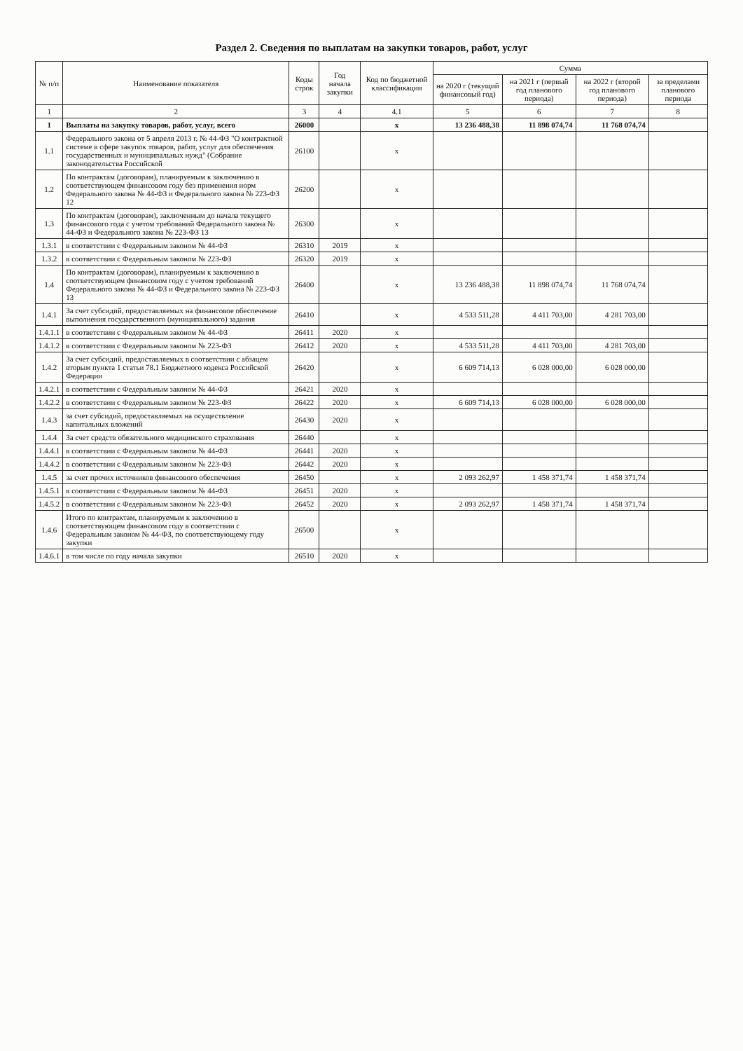Раздел 2. Сведения по выплатам на закупки товаров, работ, услуг
| № п/п | Наименование показателя | Коды строк | Год начала закупки | Код по бюджетной классификации | Сумма | | | |
| --- | --- | --- | --- | --- | --- | --- | --- | --- |
| | | | | | на 2020 г (текущий финансовый год) | на 2021 г (первый год планового периода) | на 2022 г (второй год планового периода) | за пределами планового периода |
| 1 | 2 | 3 | 4 | 4.1 | 5 | 6 | 7 | 8 |
| 1 | Выплаты на закупку товаров, работ, услуг, всего | 26000 | | x | 13 236 488,38 | 11 898 074,74 | 11 768 074,74 | |
| 1.1 | Федерального закона от 5 апреля 2013 г. № 44-ФЗ "О контрактной системе в сфере закупок товаров, работ, услуг для обеспечения государственных и муниципальных нужд" (Собрание законодательства Российской | 26100 | | x | | | | |
| 1.2 | По контрактам (договорам), планируемым к заключению в соответствующем финансовом году без применения норм Федерального закона № 44-ФЗ и Федерального закона № 223-ФЗ 12 | 26200 | | x | | | | |
| 1.3 | По контрактам (договорам), заключенным до начала текущего финансового года с учетом требований Федерального закона № 44-ФЗ и Федерального закона № 223-ФЗ 13 | 26300 | | x | | | | |
| 1.3.1 | в соответствии с Федеральным законом № 44-ФЗ | 26310 | 2019 | x | | | | |
| 1.3.2 | в соответствии с Федеральным законом № 223-ФЗ | 26320 | 2019 | x | | | | |
| 1.4 | По контрактам (договорам), планируемым к заключению в соответствующем финансовом году с учетом требований Федерального закона № 44-ФЗ и Федерального закона № 223-ФЗ 13 | 26400 | | x | 13 236 488,38 | 11 898 074,74 | 11 768 074,74 | |
| 1.4.1 | За счет субсидий, предоставляемых на финансовое обеспечение выполнения государственного (муниципального) задания | 26410 | | x | 4 533 511,28 | 4 411 703,00 | 4 281 703,00 | |
| 1.4.1.1 | в соответствии с Федеральным законом № 44-ФЗ | 26411 | 2020 | x | | | | |
| 1.4.1.2 | в соответствии с Федеральным законом № 223-ФЗ | 26412 | 2020 | x | 4 533 511,28 | 4 411 703,00 | 4 281 703,00 | |
| 1.4.2 | За счет субсидий, предоставляемых в соответствии с абзацем вторым пункта 1 статьи 78.1 Бюджетного кодекса Российской Федерации | 26420 | | x | 6 609 714,13 | 6 028 000,00 | 6 028 000,00 | |
| 1.4.2.1 | в соответствии с Федеральным законом № 44-ФЗ | 26421 | 2020 | x | | | | |
| 1.4.2.2 | в соответствии с Федеральным законом № 223-ФЗ | 26422 | 2020 | x | 6 609 714,13 | 6 028 000,00 | 6 028 000,00 | |
| 1.4.3 | за счет субсидий, предоставляемых на осуществление капитальных вложений | 26430 | 2020 | x | | | | |
| 1.4.4 | За счет средств обязательного медицинского страхования | 26440 | | x | | | | |
| 1.4.4.1 | в соответствии с Федеральным законом № 44-ФЗ | 26441 | 2020 | x | | | | |
| 1.4.4.2 | в соответствии с Федеральным законом № 223-ФЗ | 26442 | 2020 | x | | | | |
| 1.4.5 | за счет прочих источников финансового обеспечения | 26450 | | x | 2 093 262,97 | 1 458 371,74 | 1 458 371,74 | |
| 1.4.5.1 | в соответствии с Федеральным законом № 44-ФЗ | 26451 | 2020 | x | | | | |
| 1.4.5.2 | в соответствии с Федеральным законом № 223-ФЗ | 26452 | 2020 | x | 2 093 262,97 | 1 458 371,74 | 1 458 371,74 | |
| 1.4.6 | Итого по контрактам, планируемым к заключению в соответствующем финансовом году в соответствии с Федеральным законом № 44-ФЗ, по соответствующему году закупки | 26500 | | x | | | | |
| 1.4.6.1 | в том числе по году начала закупки | 26510 | 2020 | x | | | | |